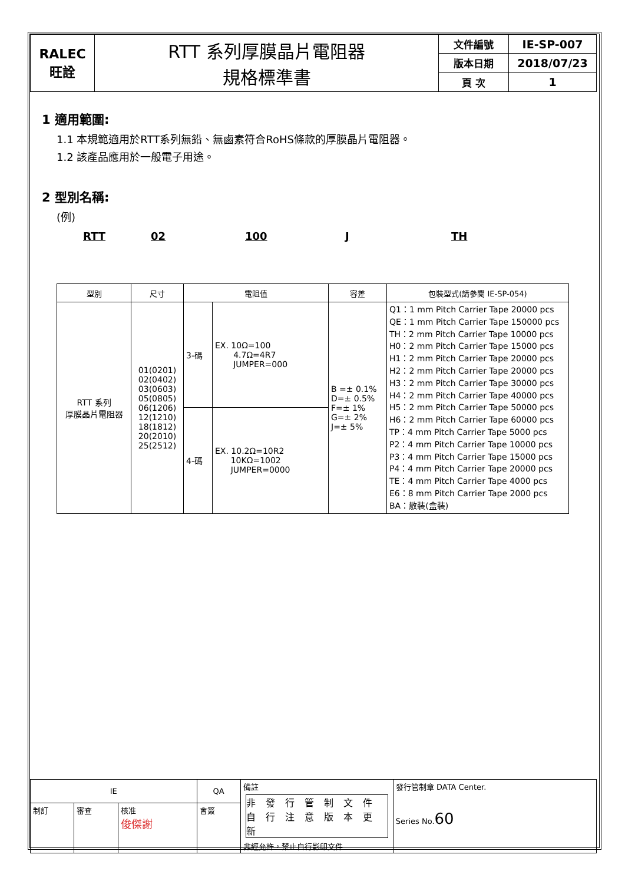| RALEC 旺詮 | RTT 系列厚膜晶片電阻器 規格標準書 | 文件編號 | IE-SP-007 |
| | | 版本日期 | 2018/07/23 |
| | | 頁 次 | 1 |
1 適用範圍:
1.1 本規範適用於RTT系列無鉛、無鹵素符合RoHS條款的厚膜晶片電阻器。
1.2 該產品應用於一般電子用途。
2 型別名稱:
(例)
RTT 02 100 J TH
| 型別 | 尺寸 | 電阻值 | | 容差 | 包裝型式(請參閱 IE-SP-054) |
| --- | --- | --- | --- | --- | --- |
| RTT 系列 厚膜晶片電阻器 | 01(0201) 02(0402) 03(0603) 05(0805) 06(1206) 12(1210) 18(1812) 20(2010) 25(2512) | 3-碼 | EX. 10Ω=100 4.7Ω=4R7 JUMPER=000 | B =± 0.1% D=± 0.5% F=± 1% G=± 2% J=± 5% | Q1：1 mm Pitch Carrier Tape 20000 pcs QE：1 mm Pitch Carrier Tape 150000 pcs TH：2 mm Pitch Carrier Tape 10000 pcs H0：2 mm Pitch Carrier Tape 15000 pcs H1：2 mm Pitch Carrier Tape 20000 pcs H2：2 mm Pitch Carrier Tape 20000 pcs H3：2 mm Pitch Carrier Tape 30000 pcs H4：2 mm Pitch Carrier Tape 40000 pcs H5：2 mm Pitch Carrier Tape 50000 pcs H6：2 mm Pitch Carrier Tape 60000 pcs TP：4 mm Pitch Carrier Tape 5000 pcs P2：4 mm Pitch Carrier Tape 10000 pcs P3：4 mm Pitch Carrier Tape 15000 pcs P4：4 mm Pitch Carrier Tape 20000 pcs TE：4 mm Pitch Carrier Tape 4000 pcs E6：8 mm Pitch Carrier Tape 2000 pcs BA：散裝(盒裝) |
| | | 4-碼 | EX. 10.2Ω=10R2 10KΩ=1002 JUMPER=0000 | | |
| IE | | | QA | 備註 非 發 行 管 制 文 件 自 行 注 意 版 本 更 新 非經允許，禁止自行影印文件 | 發行管制章 DATA Center. Series No. 60 |
| 制訂 | 審查 | 核准 俊傑謝 | 會簽 | | |